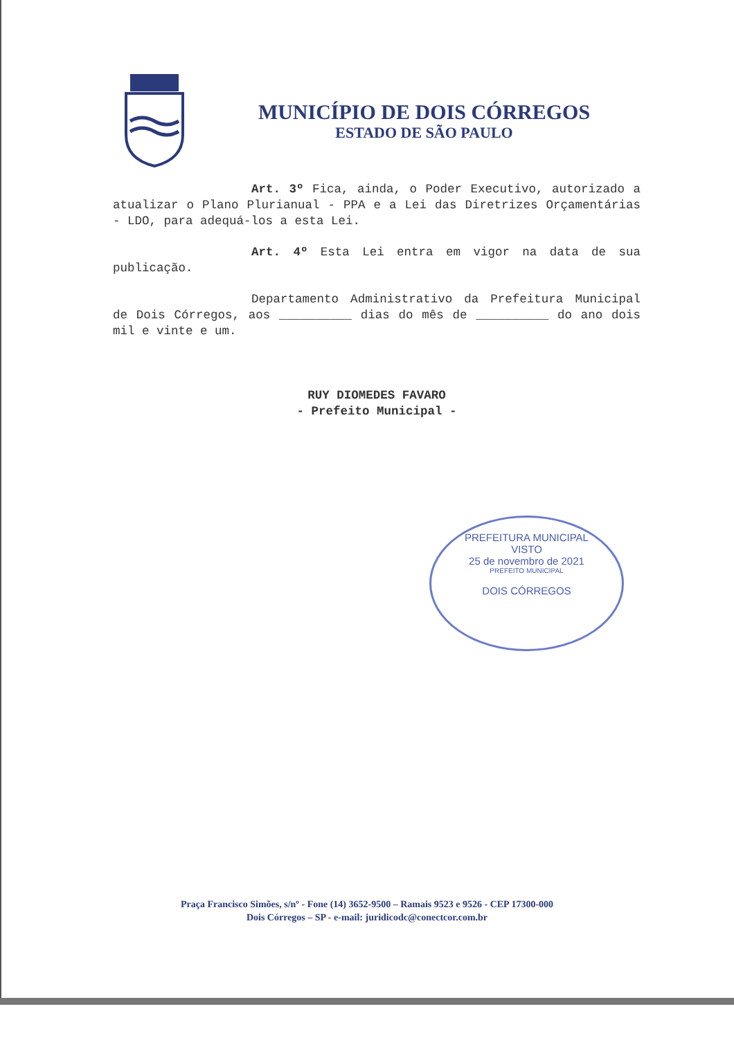MUNICÍPIO DE DOIS CÓRREGOS
ESTADO DE SÃO PAULO
Art. 3º Fica, ainda, o Poder Executivo, autorizado a atualizar o Plano Plurianual - PPA e a Lei das Diretrizes Orçamentárias - LDO, para adequá-los a esta Lei.
Art. 4º Esta Lei entra em vigor na data de sua publicação.
Departamento Administrativo da Prefeitura Municipal de Dois Córregos, aos __________ dias do mês de __________ do ano dois mil e vinte e um.
RUY DIOMEDES FAVARO
- Prefeito Municipal -
PREFEITURA MUNICIPAL
VISTO
25 de novembro de 2021
PREFEITO MUNICIPAL
DOIS CÓRREGOS
Praça Francisco Simões, s/nº - Fone (14) 3652-9500 – Ramais 9523 e 9526 - CEP 17300-000
Dois Córregos – SP - e-mail: juridicodc@conectcor.com.br